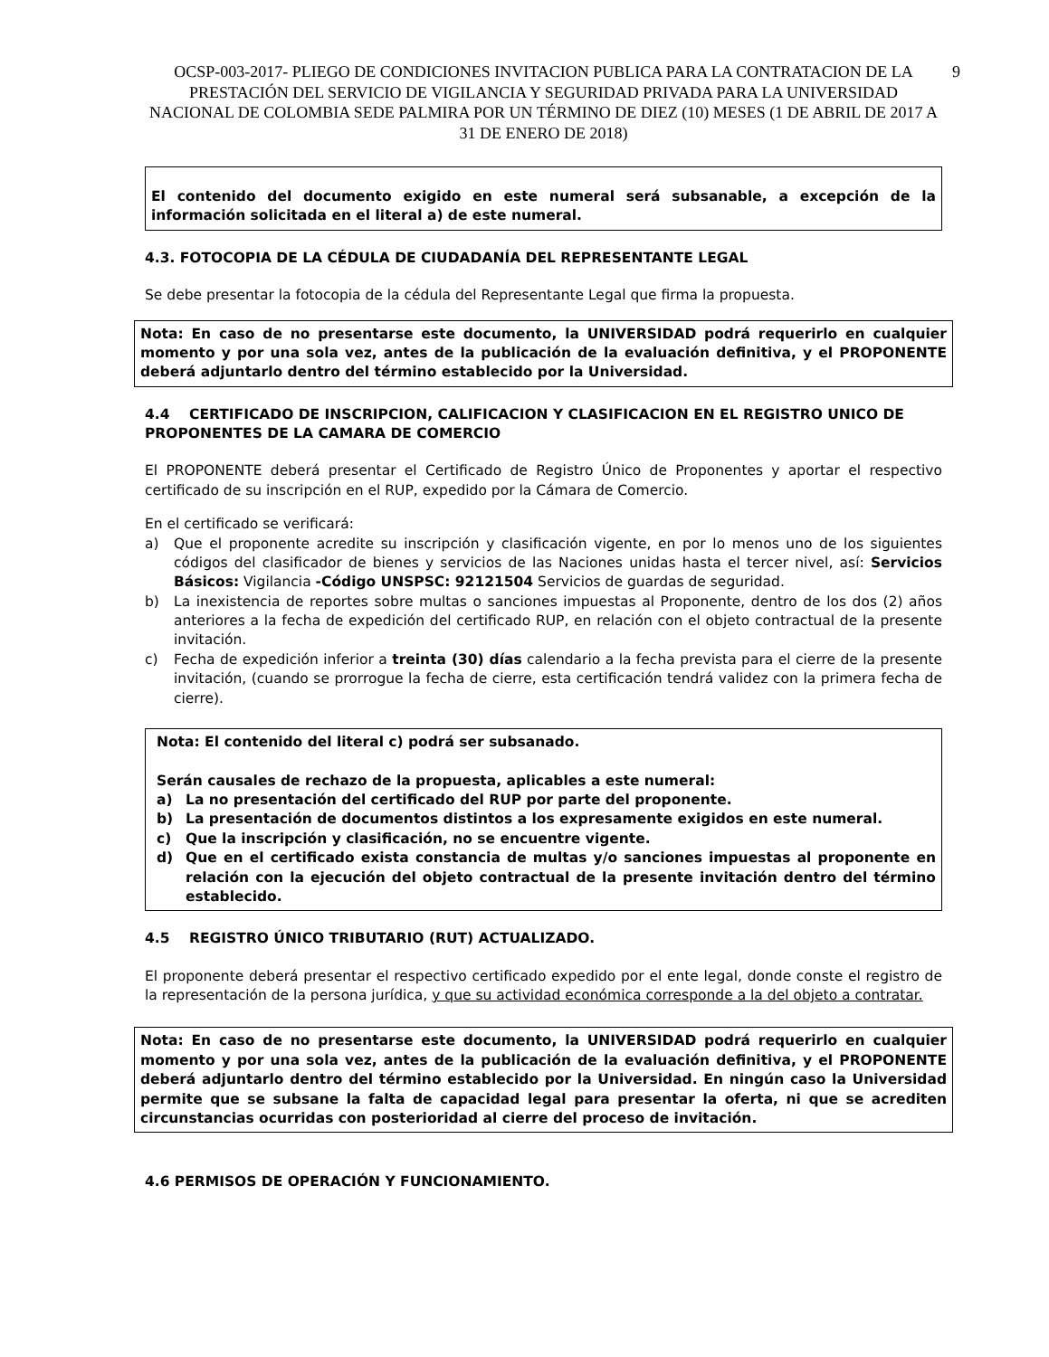OCSP-003-2017- PLIEGO DE CONDICIONES INVITACION PUBLICA PARA LA CONTRATACION DE LA PRESTACIÓN DEL SERVICIO DE VIGILANCIA Y SEGURIDAD PRIVADA PARA LA UNIVERSIDAD NACIONAL DE COLOMBIA SEDE PALMIRA POR UN TÉRMINO DE DIEZ (10) MESES (1 DE ABRIL DE 2017 A 31 DE ENERO DE 2018) 9
El contenido del documento exigido en este numeral será subsanable, a excepción de la información solicitada en el literal a) de este numeral.
4.3. FOTOCOPIA DE LA CÉDULA DE CIUDADANÍA DEL REPRESENTANTE LEGAL
Se debe presentar la fotocopia de la cédula del Representante Legal que firma la propuesta.
Nota: En caso de no presentarse este documento, la UNIVERSIDAD podrá requerirlo en cualquier momento y por una sola vez, antes de la publicación de la evaluación definitiva, y el PROPONENTE deberá adjuntarlo dentro del término establecido por la Universidad.
4.4 CERTIFICADO DE INSCRIPCION, CALIFICACION Y CLASIFICACION EN EL REGISTRO UNICO DE PROPONENTES DE LA CAMARA DE COMERCIO
El PROPONENTE deberá presentar el Certificado de Registro Único de Proponentes y aportar el respectivo certificado de su inscripción en el RUP, expedido por la Cámara de Comercio.
En el certificado se verificará:
a) Que el proponente acredite su inscripción y clasificación vigente, en por lo menos uno de los siguientes códigos del clasificador de bienes y servicios de las Naciones unidas hasta el tercer nivel, así: Servicios Básicos: Vigilancia -Código UNSPSC: 92121504 Servicios de guardas de seguridad.
b) La inexistencia de reportes sobre multas o sanciones impuestas al Proponente, dentro de los dos (2) años anteriores a la fecha de expedición del certificado RUP, en relación con el objeto contractual de la presente invitación.
c) Fecha de expedición inferior a treinta (30) días calendario a la fecha prevista para el cierre de la presente invitación, (cuando se prorrogue la fecha de cierre, esta certificación tendrá validez con la primera fecha de cierre).
Nota: El contenido del literal c) podrá ser subsanado.
Serán causales de rechazo de la propuesta, aplicables a este numeral:
a) La no presentación del certificado del RUP por parte del proponente.
b) La presentación de documentos distintos a los expresamente exigidos en este numeral.
c) Que la inscripción y clasificación, no se encuentre vigente.
d) Que en el certificado exista constancia de multas y/o sanciones impuestas al proponente en relación con la ejecución del objeto contractual de la presente invitación dentro del término establecido.
4.5 REGISTRO ÚNICO TRIBUTARIO (RUT) ACTUALIZADO.
El proponente deberá presentar el respectivo certificado expedido por el ente legal, donde conste el registro de la representación de la persona jurídica, y que su actividad económica corresponde a la del objeto a contratar.
Nota: En caso de no presentarse este documento, la UNIVERSIDAD podrá requerirlo en cualquier momento y por una sola vez, antes de la publicación de la evaluación definitiva, y el PROPONENTE deberá adjuntarlo dentro del término establecido por la Universidad. En ningún caso la Universidad permite que se subsane la falta de capacidad legal para presentar la oferta, ni que se acrediten circunstancias ocurridas con posterioridad al cierre del proceso de invitación.
4.6 PERMISOS DE OPERACIÓN Y FUNCIONAMIENTO.